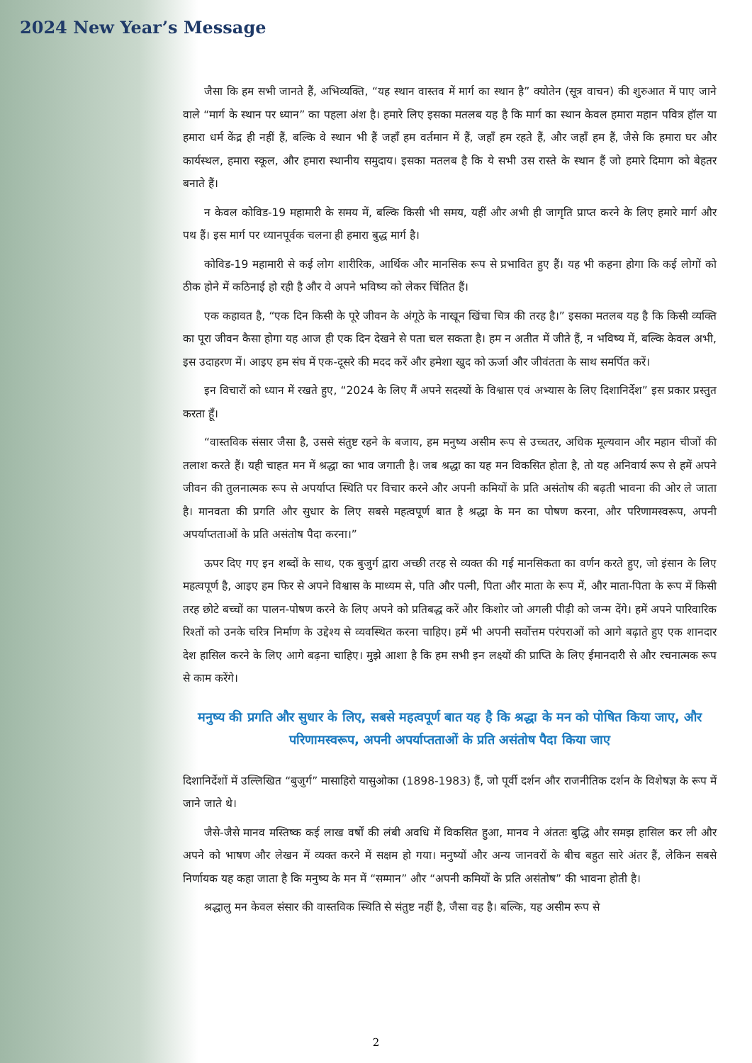2024 New Year’s Message
जैसा कि हम सभी जानते हैं, अभिव्यक्ति, “यह स्थान वास्तव में मार्ग का स्थान है” क्योतेन (सूत्र वाचन) की शुरुआत में पाए जाने वाले “मार्ग के स्थान पर ध्यान” का पहला अंश है। हमारे लिए इसका मतलब यह है कि मार्ग का स्थान केवल हमारा महान पवित्र हॉल या हमारा धर्म केंद्र ही नहीं हैं, बल्कि वे स्थान भी हैं जहाँ हम वर्तमान में हैं, जहाँ हम रहते हैं, और जहाँ हम हैं, जैसे कि हमारा घर और कार्यस्थल, हमारा स्कूल, और हमारा स्थानीय समुदाय। इसका मतलब है कि ये सभी उस रास्ते के स्थान हैं जो हमारे दिमाग को बेहतर बनाते हैं।
न केवल कोविड-19 महामारी के समय में, बल्कि किसी भी समय, यहीं और अभी ही जागृति प्राप्त करने के लिए हमारे मार्ग और पथ हैं। इस मार्ग पर ध्यानपूर्वक चलना ही हमारा बुद्ध मार्ग है।
कोविड-19 महामारी से कई लोग शारीरिक, आर्थिक और मानसिक रूप से प्रभावित हुए हैं। यह भी कहना होगा कि कई लोगों को ठीक होने में कठिनाई हो रही है और वे अपने भविष्य को लेकर चिंतित हैं।
एक कहावत है, “एक दिन किसी के पूरे जीवन के अंगूठे के नाखून खिंचा चित्र की तरह है।” इसका मतलब यह है कि किसी व्यक्ति का पूरा जीवन कैसा होगा यह आज ही एक दिन देखने से पता चल सकता है। हम न अतीत में जीते हैं, न भविष्य में, बल्कि केवल अभी, इस उदाहरण में। आइए हम संघ में एक-दूसरे की मदद करें और हमेशा खुद को ऊर्जा और जीवंतता के साथ समर्पित करें।
इन विचारों को ध्यान में रखते हुए, “2024 के लिए मैं अपने सदस्यों के विश्वास एवं अभ्यास के लिए दिशानिर्देश” इस प्रकार प्रस्तुत करता हूँ।
“वास्तविक संसार जैसा है, उससे संतुष्ट रहने के बजाय, हम मनुष्य असीम रूप से उच्चतर, अधिक मूल्यवान और महान चीजों की तलाश करते हैं। यही चाहत मन में श्रद्धा का भाव जगाती है। जब श्रद्धा का यह मन विकसित होता है, तो यह अनिवार्य रूप से हमें अपने जीवन की तुलनात्मक रूप से अपर्याप्त स्थिति पर विचार करने और अपनी कमियों के प्रति असंतोष की बढ़ती भावना की ओर ले जाता है। मानवता की प्रगति और सुधार के लिए सबसे महत्वपूर्ण बात है श्रद्धा के मन का पोषण करना, और परिणामस्वरूप, अपनी अपर्याप्तताओं के प्रति असंतोष पैदा करना।”
ऊपर दिए गए इन शब्दों के साथ, एक बुजुर्ग द्वारा अच्छी तरह से व्यक्त की गई मानसिकता का वर्णन करते हुए, जो इंसान के लिए महत्वपूर्ण है, आइए हम फिर से अपने विश्वास के माध्यम से, पति और पत्नी, पिता और माता के रूप में, और माता-पिता के रूप में किसी तरह छोटे बच्चों का पालन-पोषण करने के लिए अपने को प्रतिबद्ध करें और किशोर जो अगली पीढ़ी को जन्म देंगे। हमें अपने पारिवारिक रिश्तों को उनके चरित्र निर्माण के उद्देश्य से व्यवस्थित करना चाहिए। हमें भी अपनी सर्वोत्तम परंपराओं को आगे बढ़ाते हुए एक शानदार देश हासिल करने के लिए आगे बढ़ना चाहिए। मुझे आशा है कि हम सभी इन लक्ष्यों की प्राप्ति के लिए ईमानदारी से और रचनात्मक रूप से काम करेंगे।
मनुष्य की प्रगति और सुधार के लिए, सबसे महत्वपूर्ण बात यह है कि श्रद्धा के मन को पोषित किया जाए, और परिणामस्वरूप, अपनी अपर्याप्तताओं के प्रति असंतोष पैदा किया जाए
दिशानिर्देशों में उल्लिखित “बुजुर्ग” मासाहिरो यासुओका (1898-1983) हैं, जो पूर्वी दर्शन और राजनीतिक दर्शन के विशेषज्ञ के रूप में जाने जाते थे।
जैसे-जैसे मानव मस्तिष्क कई लाख वर्षों की लंबी अवधि में विकसित हुआ, मानव ने अंततः बुद्धि और समझ हासिल कर ली और अपने को भाषण और लेखन में व्यक्त करने में सक्षम हो गया। मनुष्यों और अन्य जानवरों के बीच बहुत सारे अंतर हैं, लेकिन सबसे निर्णायक यह कहा जाता है कि मनुष्य के मन में “सम्मान” और “अपनी कमियों के प्रति असंतोष” की भावना होती है।
श्रद्धालु मन केवल संसार की वास्तविक स्थिति से संतुष्ट नहीं है, जैसा वह है। बल्कि, यह असीम रूप से
2